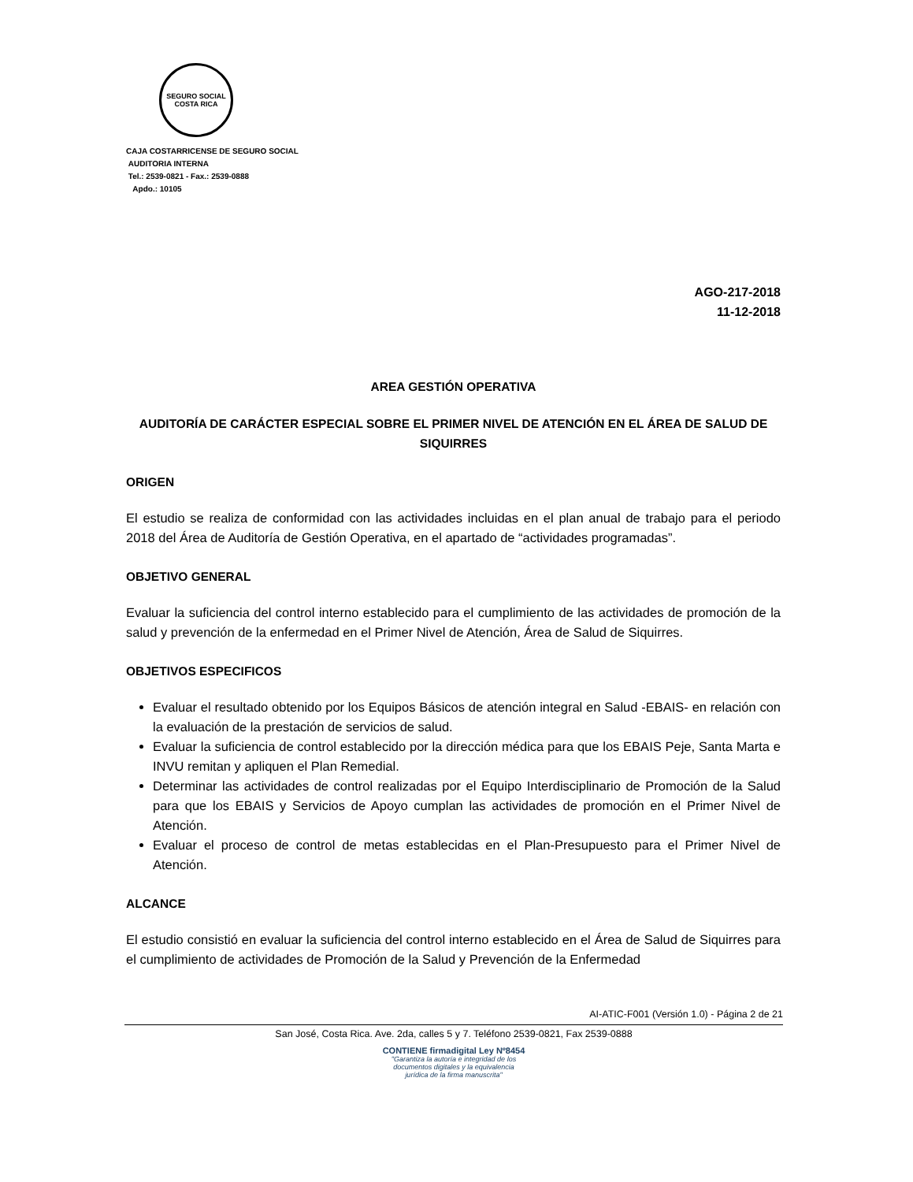SEGURO SOCIAL
COSTA RICA
CAJA COSTARRICENSE DE SEGURO SOCIAL
AUDITORIA INTERNA
Tel.: 2539-0821 - Fax.: 2539-0888
Apdo.: 10105
AGO-217-2018
11-12-2018
AREA GESTIÓN OPERATIVA
AUDITORÍA DE CARÁCTER ESPECIAL SOBRE EL PRIMER NIVEL DE ATENCIÓN EN EL ÁREA DE SALUD DE SIQUIRRES
ORIGEN
El estudio se realiza de conformidad con las actividades incluidas en el plan anual de trabajo para el periodo 2018 del Área de Auditoría de Gestión Operativa, en el apartado de “actividades programadas”.
OBJETIVO GENERAL
Evaluar la suficiencia del control interno establecido para el cumplimiento de las actividades de promoción de la salud y prevención de la enfermedad en el Primer Nivel de Atención, Área de Salud de Siquirres.
OBJETIVOS ESPECIFICOS
Evaluar el resultado obtenido por los Equipos Básicos de atención integral en Salud -EBAIS- en relación con la evaluación de la prestación de servicios de salud.
Evaluar la suficiencia de control establecido por la dirección médica para que los EBAIS Peje, Santa Marta e INVU remitan y apliquen el Plan Remedial.
Determinar las actividades de control realizadas por el Equipo Interdisciplinario de Promoción de la Salud para que los EBAIS y Servicios de Apoyo cumplan las actividades de promoción en el Primer Nivel de Atención.
Evaluar el proceso de control de metas establecidas en el Plan-Presupuesto para el Primer Nivel de Atención.
ALCANCE
El estudio consistió en evaluar la suficiencia del control interno establecido en el Área de Salud de Siquirres para el cumplimiento de actividades de Promoción de la Salud y Prevención de la Enfermedad
AI-ATIC-F001 (Versión 1.0) - Página 2 de 21
San José, Costa Rica. Ave. 2da, calles 5 y 7. Teléfono 2539-0821, Fax 2539-0888
CONTIENE firmadigital Ley Nº8454
"Garantiza la autoría e integridad de los
documentos digitales y la equivalencia
jurídica de la firma manuscrita"